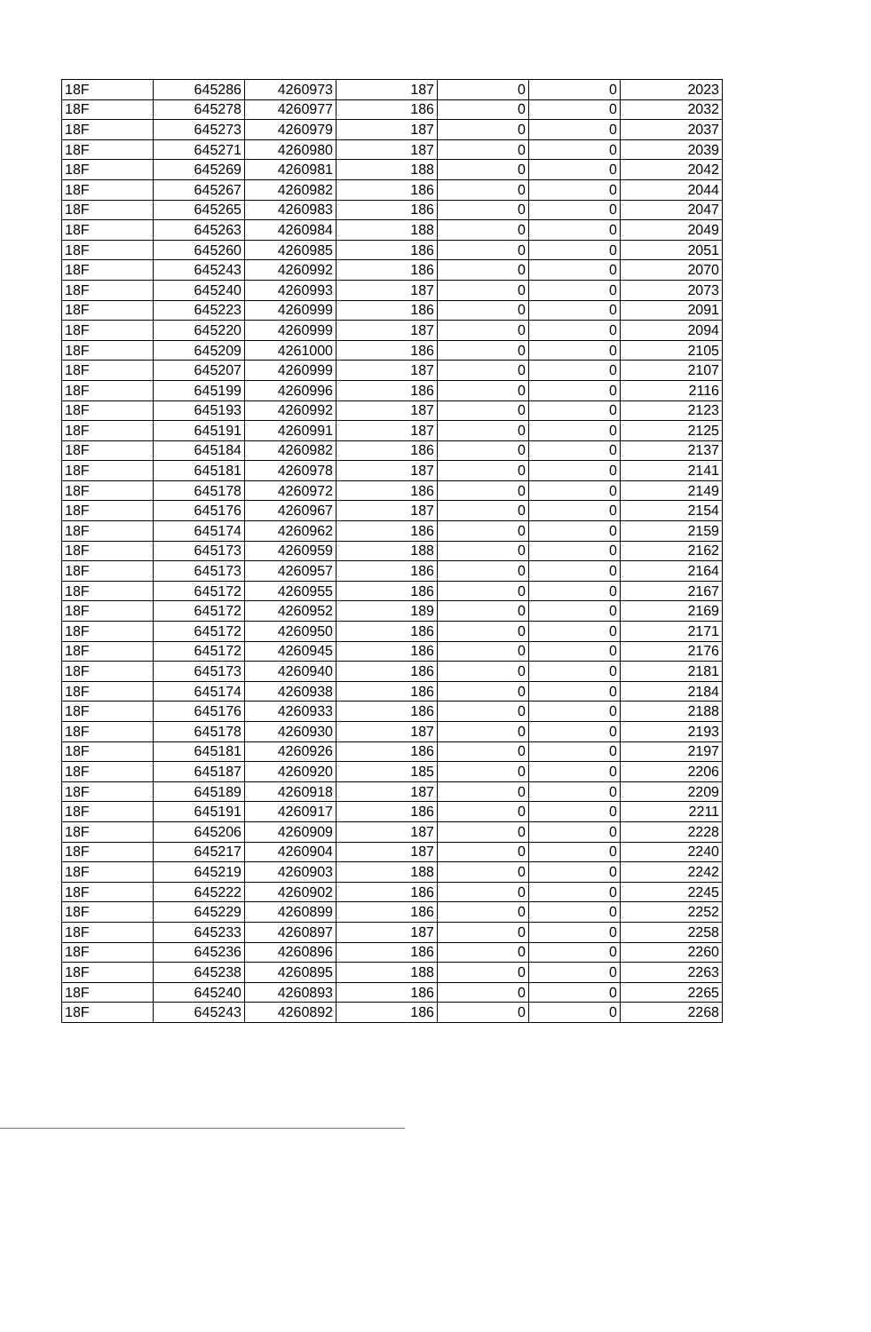| 18F | 645286 | 4260973 | 187 | 0 | 0 | 2023 |
| 18F | 645278 | 4260977 | 186 | 0 | 0 | 2032 |
| 18F | 645273 | 4260979 | 187 | 0 | 0 | 2037 |
| 18F | 645271 | 4260980 | 187 | 0 | 0 | 2039 |
| 18F | 645269 | 4260981 | 188 | 0 | 0 | 2042 |
| 18F | 645267 | 4260982 | 186 | 0 | 0 | 2044 |
| 18F | 645265 | 4260983 | 186 | 0 | 0 | 2047 |
| 18F | 645263 | 4260984 | 188 | 0 | 0 | 2049 |
| 18F | 645260 | 4260985 | 186 | 0 | 0 | 2051 |
| 18F | 645243 | 4260992 | 186 | 0 | 0 | 2070 |
| 18F | 645240 | 4260993 | 187 | 0 | 0 | 2073 |
| 18F | 645223 | 4260999 | 186 | 0 | 0 | 2091 |
| 18F | 645220 | 4260999 | 187 | 0 | 0 | 2094 |
| 18F | 645209 | 4261000 | 186 | 0 | 0 | 2105 |
| 18F | 645207 | 4260999 | 187 | 0 | 0 | 2107 |
| 18F | 645199 | 4260996 | 186 | 0 | 0 | 2116 |
| 18F | 645193 | 4260992 | 187 | 0 | 0 | 2123 |
| 18F | 645191 | 4260991 | 187 | 0 | 0 | 2125 |
| 18F | 645184 | 4260982 | 186 | 0 | 0 | 2137 |
| 18F | 645181 | 4260978 | 187 | 0 | 0 | 2141 |
| 18F | 645178 | 4260972 | 186 | 0 | 0 | 2149 |
| 18F | 645176 | 4260967 | 187 | 0 | 0 | 2154 |
| 18F | 645174 | 4260962 | 186 | 0 | 0 | 2159 |
| 18F | 645173 | 4260959 | 188 | 0 | 0 | 2162 |
| 18F | 645173 | 4260957 | 186 | 0 | 0 | 2164 |
| 18F | 645172 | 4260955 | 186 | 0 | 0 | 2167 |
| 18F | 645172 | 4260952 | 189 | 0 | 0 | 2169 |
| 18F | 645172 | 4260950 | 186 | 0 | 0 | 2171 |
| 18F | 645172 | 4260945 | 186 | 0 | 0 | 2176 |
| 18F | 645173 | 4260940 | 186 | 0 | 0 | 2181 |
| 18F | 645174 | 4260938 | 186 | 0 | 0 | 2184 |
| 18F | 645176 | 4260933 | 186 | 0 | 0 | 2188 |
| 18F | 645178 | 4260930 | 187 | 0 | 0 | 2193 |
| 18F | 645181 | 4260926 | 186 | 0 | 0 | 2197 |
| 18F | 645187 | 4260920 | 185 | 0 | 0 | 2206 |
| 18F | 645189 | 4260918 | 187 | 0 | 0 | 2209 |
| 18F | 645191 | 4260917 | 186 | 0 | 0 | 2211 |
| 18F | 645206 | 4260909 | 187 | 0 | 0 | 2228 |
| 18F | 645217 | 4260904 | 187 | 0 | 0 | 2240 |
| 18F | 645219 | 4260903 | 188 | 0 | 0 | 2242 |
| 18F | 645222 | 4260902 | 186 | 0 | 0 | 2245 |
| 18F | 645229 | 4260899 | 186 | 0 | 0 | 2252 |
| 18F | 645233 | 4260897 | 187 | 0 | 0 | 2258 |
| 18F | 645236 | 4260896 | 186 | 0 | 0 | 2260 |
| 18F | 645238 | 4260895 | 188 | 0 | 0 | 2263 |
| 18F | 645240 | 4260893 | 186 | 0 | 0 | 2265 |
| 18F | 645243 | 4260892 | 186 | 0 | 0 | 2268 |